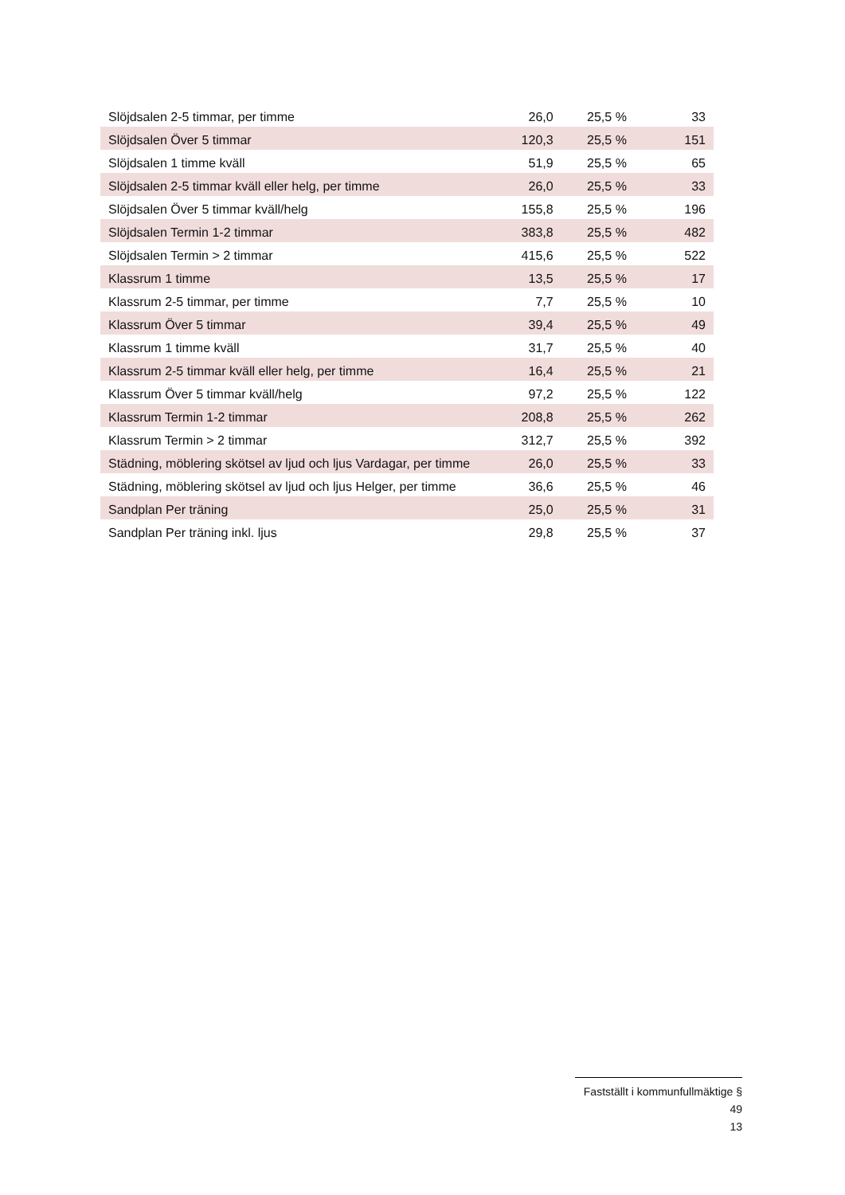| Slöjdsalen 2-5 timmar, per timme | 26,0 | 25,5 % | 33 |
| Slöjdsalen Över 5 timmar | 120,3 | 25,5 % | 151 |
| Slöjdsalen 1 timme kväll | 51,9 | 25,5 % | 65 |
| Slöjdsalen 2-5 timmar kväll eller helg, per timme | 26,0 | 25,5 % | 33 |
| Slöjdsalen Över 5 timmar kväll/helg | 155,8 | 25,5 % | 196 |
| Slöjdsalen Termin 1-2 timmar | 383,8 | 25,5 % | 482 |
| Slöjdsalen Termin > 2 timmar | 415,6 | 25,5 % | 522 |
| Klassrum 1 timme | 13,5 | 25,5 % | 17 |
| Klassrum 2-5 timmar, per timme | 7,7 | 25,5 % | 10 |
| Klassrum Över 5 timmar | 39,4 | 25,5 % | 49 |
| Klassrum 1 timme kväll | 31,7 | 25,5 % | 40 |
| Klassrum 2-5 timmar kväll eller helg, per timme | 16,4 | 25,5 % | 21 |
| Klassrum Över 5 timmar kväll/helg | 97,2 | 25,5 % | 122 |
| Klassrum Termin 1-2 timmar | 208,8 | 25,5 % | 262 |
| Klassrum Termin > 2 timmar | 312,7 | 25,5 % | 392 |
| Städning, möblering skötsel av ljud och ljus Vardagar, per timme | 26,0 | 25,5 % | 33 |
| Städning, möblering skötsel av ljud och ljus Helger, per timme | 36,6 | 25,5 % | 46 |
| Sandplan Per träning | 25,0 | 25,5 % | 31 |
| Sandplan Per träning inkl. ljus | 29,8 | 25,5 % | 37 |
Fastställt i kommunfullmäktige § 49
13